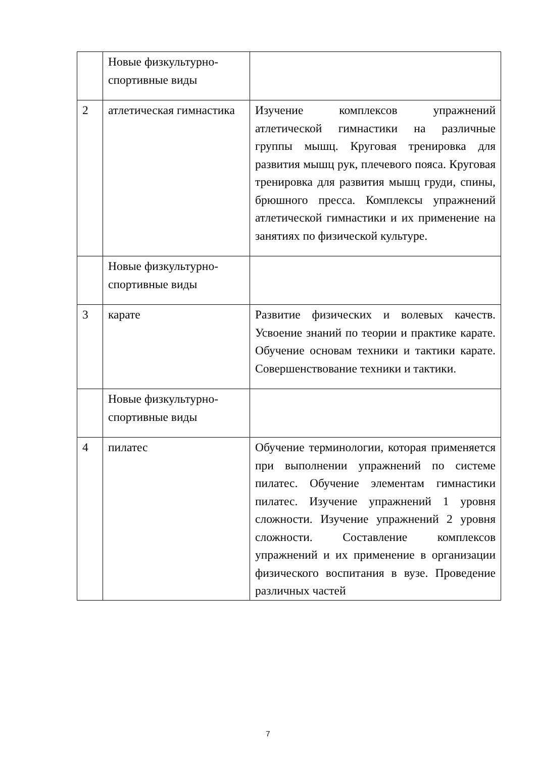| | Новые физкультурно-спортивные виды | |
| 2 | атлетическая гимнастика | Изучение комплексов упражнений атлетической гимнастики на различные группы мышц. Круговая тренировка для развития мышц рук, плечевого пояса. Круговая тренировка для развития мышц груди, спины, брюшного пресса. Комплексы упражнений атлетической гимнастики и их применение на занятиях по физической культуре. |
| | Новые физкультурно-спортивные виды | |
| 3 | карате | Развитие физических и волевых качеств. Усвоение знаний по теории и практике карате. Обучение основам техники и тактики карате. Совершенствование техники и тактики. |
| | Новые физкультурно-спортивные виды | |
| 4 | пилатес | Обучение терминологии, которая применяется при выполнении упражнений по системе пилатес. Обучение элементам гимнастики пилатес. Изучение упражнений 1 уровня сложности. Изучение упражнений 2 уровня сложности. Составление комплексов упражнений и их применение в организации физического воспитания в вузе. Проведение различных частей |
7